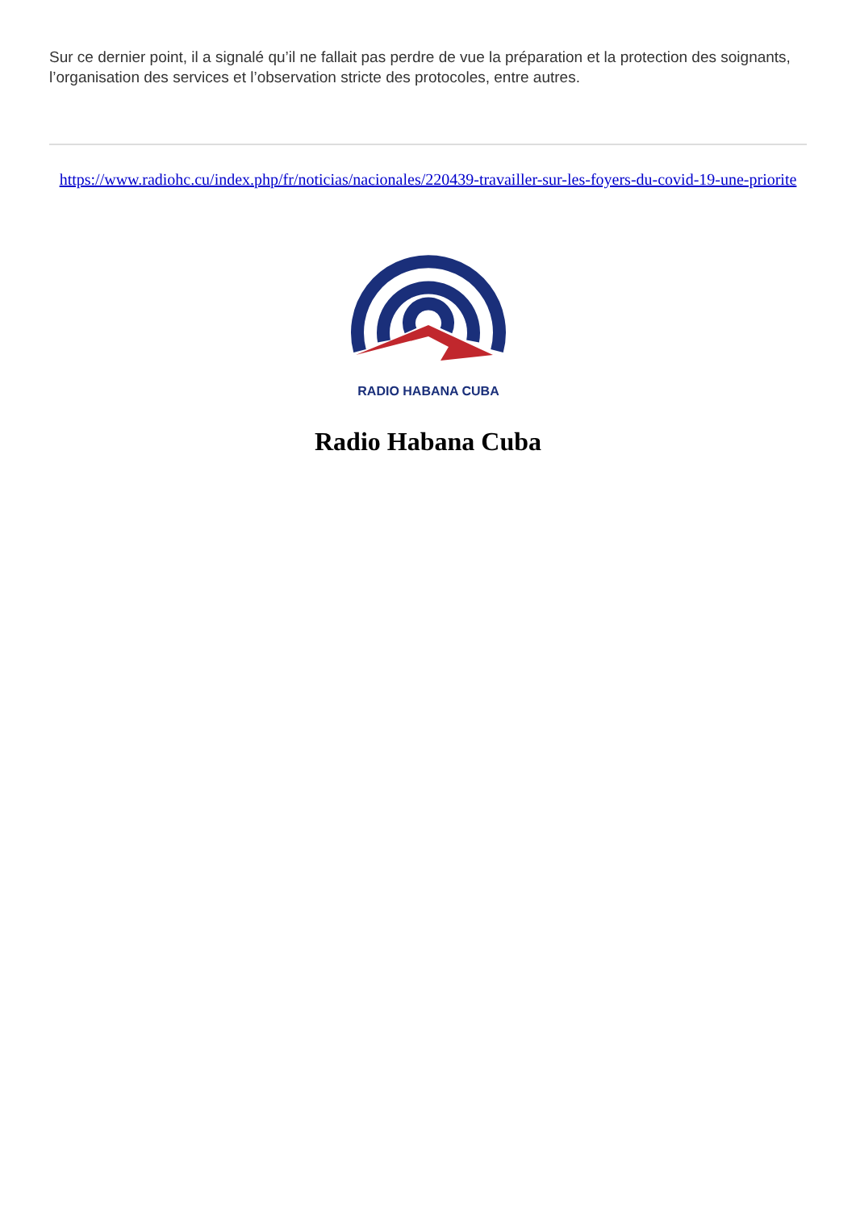Sur ce dernier point, il a signalé qu’il ne fallait pas perdre de vue la préparation et la protection des soignants, l’organisation des services et l’observation stricte des protocoles, entre autres.
https://www.radiohc.cu/index.php/fr/noticias/nacionales/220439-travailler-sur-les-foyers-du-covid-19-une-priorite
RADIO HABANA CUBA
Radio Habana Cuba